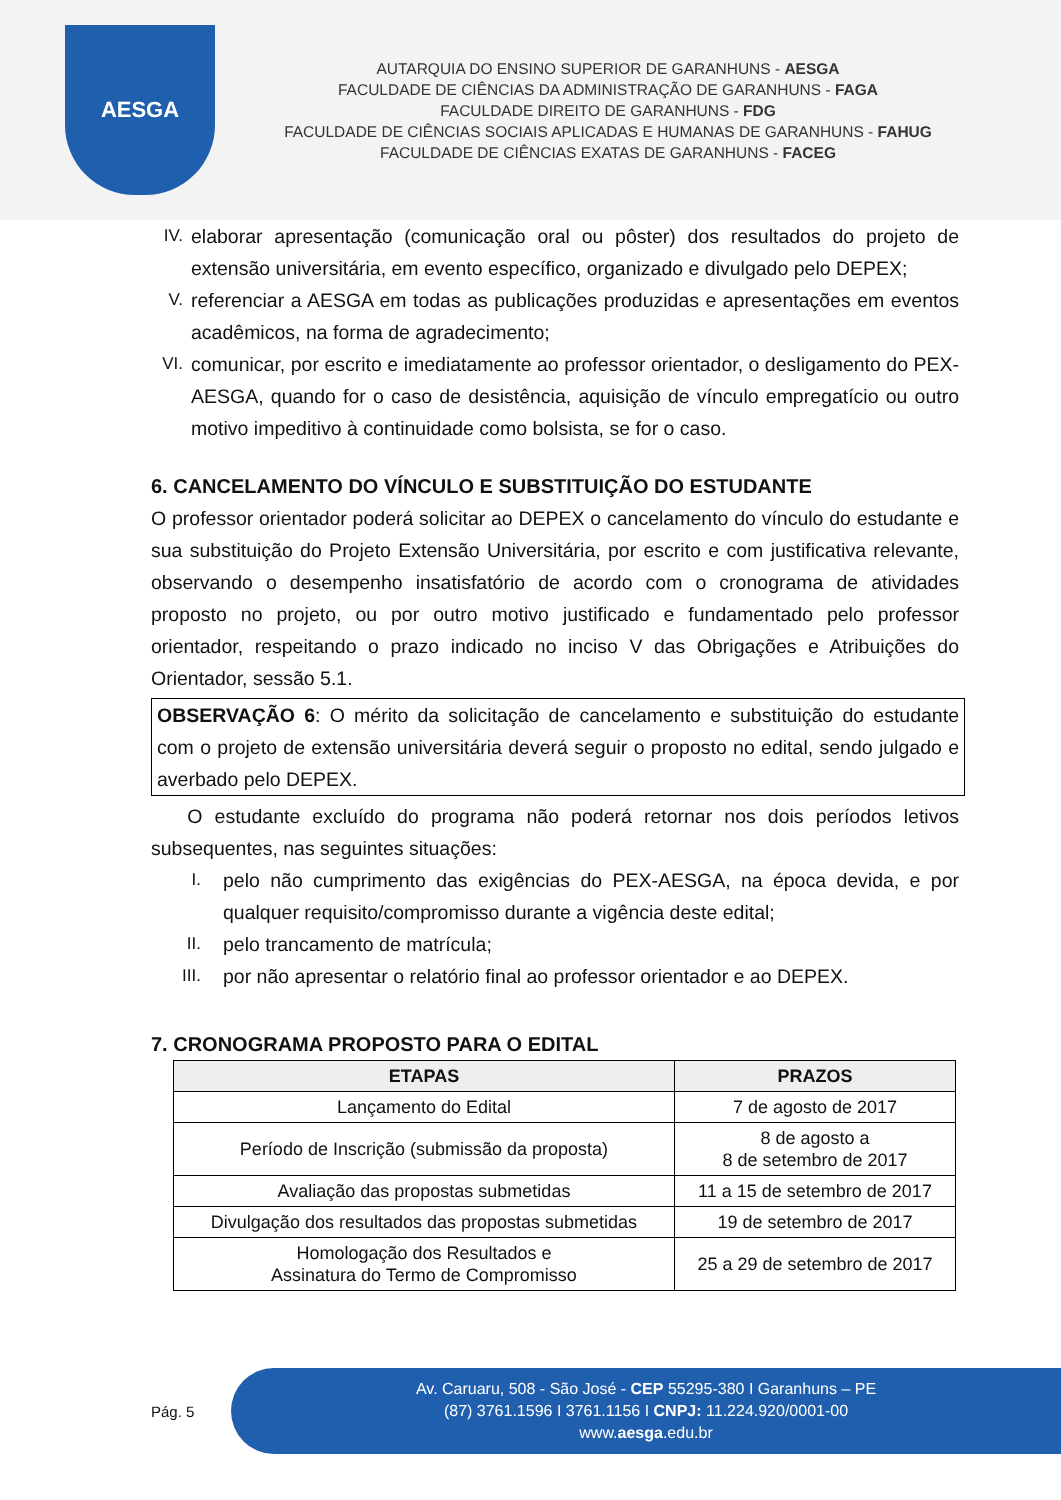AESGA
AUTARQUIA DO ENSINO SUPERIOR DE GARANHUNS - AESGA
FACULDADE DE CIÊNCIAS DA ADMINISTRAÇÃO DE GARANHUNS - FAGA
FACULDADE DIREITO DE GARANHUNS - FDG
FACULDADE DE CIÊNCIAS SOCIAIS APLICADAS E HUMANAS DE GARANHUNS - FAHUG
FACULDADE DE CIÊNCIAS EXATAS DE GARANHUNS - FACEG
IV. elaborar apresentação (comunicação oral ou pôster) dos resultados do projeto de extensão universitária, em evento específico, organizado e divulgado pelo DEPEX;
V. referenciar a AESGA em todas as publicações produzidas e apresentações em eventos acadêmicos, na forma de agradecimento;
VI. comunicar, por escrito e imediatamente ao professor orientador, o desligamento do PEX-AESGA, quando for o caso de desistência, aquisição de vínculo empregatício ou outro motivo impeditivo à continuidade como bolsista, se for o caso.
6. CANCELAMENTO DO VÍNCULO E SUBSTITUIÇÃO DO ESTUDANTE
O professor orientador poderá solicitar ao DEPEX o cancelamento do vínculo do estudante e sua substituição do Projeto Extensão Universitária, por escrito e com justificativa relevante, observando o desempenho insatisfatório de acordo com o cronograma de atividades proposto no projeto, ou por outro motivo justificado e fundamentado pelo professor orientador, respeitando o prazo indicado no inciso V das Obrigações e Atribuições do Orientador, sessão 5.1.
OBSERVAÇÃO 6: O mérito da solicitação de cancelamento e substituição do estudante com o projeto de extensão universitária deverá seguir o proposto no edital, sendo julgado e averbado pelo DEPEX.
O estudante excluído do programa não poderá retornar nos dois períodos letivos subsequentes, nas seguintes situações:
I. pelo não cumprimento das exigências do PEX-AESGA, na época devida, e por qualquer requisito/compromisso durante a vigência deste edital;
II. pelo trancamento de matrícula;
III. por não apresentar o relatório final ao professor orientador e ao DEPEX.
7. CRONOGRAMA PROPOSTO PARA O EDITAL
| ETAPAS | PRAZOS |
| --- | --- |
| Lançamento do Edital | 7 de agosto de 2017 |
| Período de Inscrição (submissão da proposta) | 8 de agosto a 8 de setembro de 2017 |
| Avaliação das propostas submetidas | 11 a 15 de setembro de 2017 |
| Divulgação dos resultados das propostas submetidas | 19 de setembro de 2017 |
| Homologação dos Resultados e Assinatura do Termo de Compromisso | 25 a 29 de setembro de 2017 |
Pág. 5
Av. Caruaru, 508 - São José - CEP 55295-380 I Garanhuns – PE
(87) 3761.1596 I 3761.1156 I CNPJ: 11.224.920/0001-00
www.aesga.edu.br